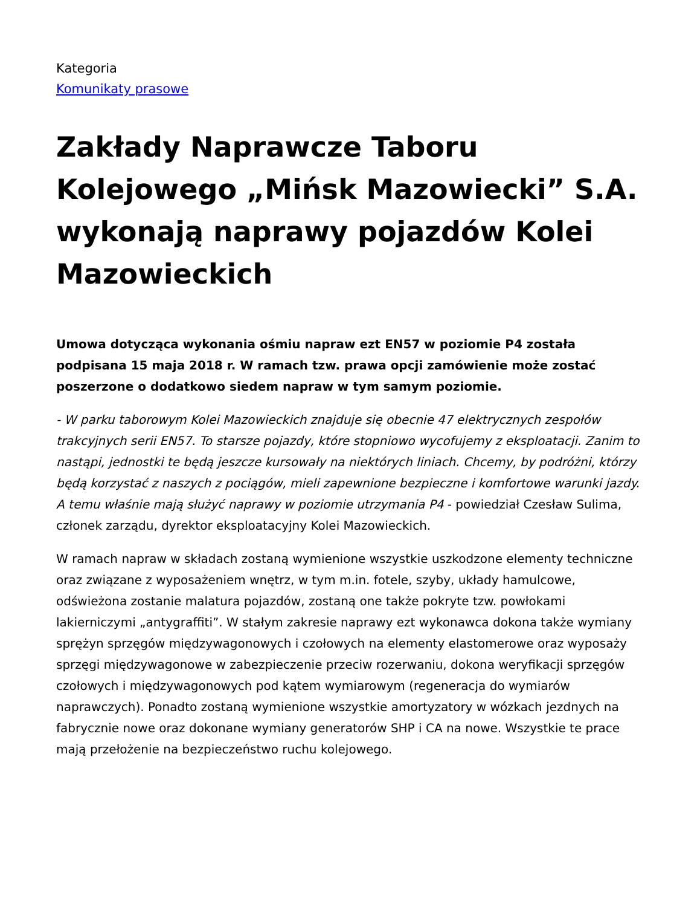Kategoria
Komunikaty prasowe
Zakłady Naprawcze Taboru Kolejowego „Mińsk Mazowiecki” S.A. wykonają naprawy pojazdów Kolei Mazowieckich
Umowa dotycząca wykonania ośmiu napraw ezt EN57 w poziomie P4 została podpisana 15 maja 2018 r. W ramach tzw. prawa opcji zamówienie może zostać poszerzone o dodatkowo siedem napraw w tym samym poziomie.
- W parku taborowym Kolei Mazowieckich znajduje się obecnie 47 elektrycznych zespołów trakcyjnych serii EN57. To starsze pojazdy, które stopniowo wycofujemy z eksploatacji. Zanim to nastąpi, jednostki te będą jeszcze kursowały na niektórych liniach. Chcemy, by podróżni, którzy będą korzystać z naszych z pociągów, mieli zapewnione bezpieczne i komfortowe warunki jazdy. A temu właśnie mają służyć naprawy w poziomie utrzymania P4 - powiedział Czesław Sulima, członek zarządu, dyrektor eksploatacyjny Kolei Mazowieckich.
W ramach napraw w składach zostaną wymienione wszystkie uszkodzone elementy techniczne oraz związane z wyposażeniem wnętrz, w tym m.in. fotele, szyby, układy hamulcowe, odświeżona zostanie malatura pojazdów, zostaną one także pokryte tzw. powłokami lakierniczymi „antygraffiti”. W stałym zakresie naprawy ezt wykonawca dokona także wymiany sprężyn sprzęgów międzywagonowych i czołowych na elementy elastomerowe oraz wyposaży sprzęgi międzywagonowe w zabezpieczenie przeciw rozerwaniu, dokona weryfikacji sprzęgów czołowych i międzywagonowych pod kątem wymiarowym (regeneracja do wymiarów naprawczych). Ponadto zostaną wymienione wszystkie amortyzatory w wózkach jezdnych na fabrycznie nowe oraz dokonane wymiany generatorów SHP i CA na nowe. Wszystkie te prace mają przełożenie na bezpieczeństwo ruchu kolejowego.